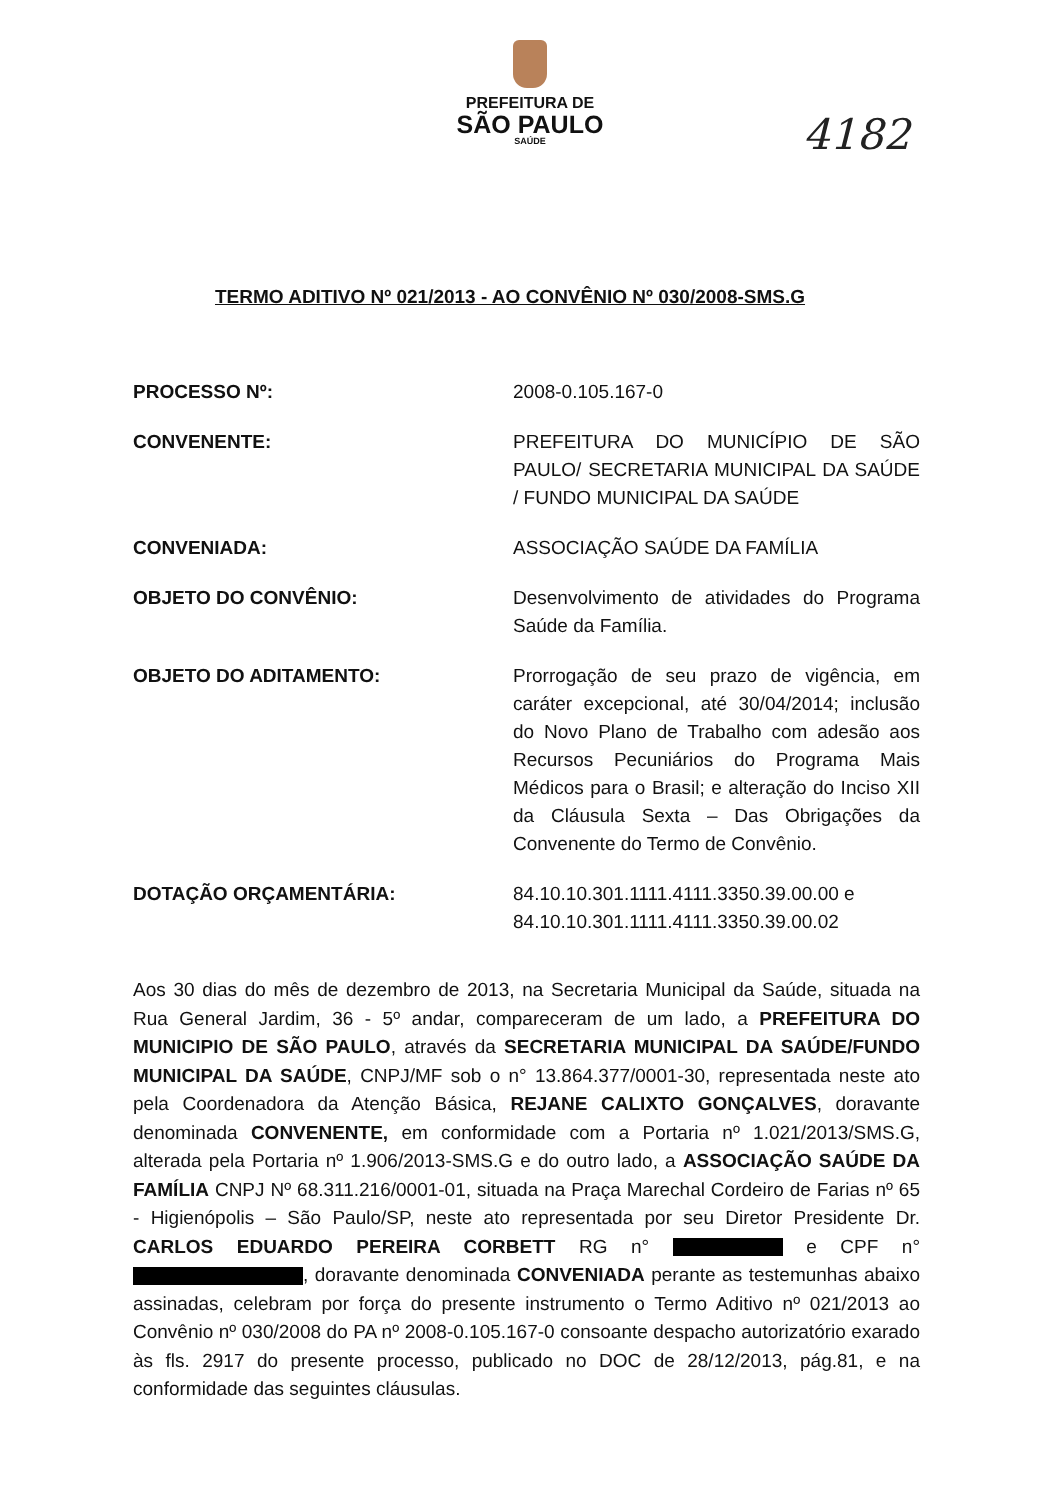PREFEITURA DE
SÃO PAULO
SAÚDE
4182
TERMO ADITIVO Nº 021/2013 - AO CONVÊNIO Nº 030/2008-SMS.G
PROCESSO Nº: 2008-0.105.167-0
CONVENENTE: PREFEITURA DO MUNICÍPIO DE SÃO PAULO/ SECRETARIA MUNICIPAL DA SAÚDE / FUNDO MUNICIPAL DA SAÚDE
CONVENIADA: ASSOCIAÇÃO SAÚDE DA FAMÍLIA
OBJETO DO CONVÊNIO: Desenvolvimento de atividades do Programa Saúde da Família.
OBJETO DO ADITAMENTO: Prorrogação de seu prazo de vigência, em caráter excepcional, até 30/04/2014; inclusão do Novo Plano de Trabalho com adesão aos Recursos Pecuniários do Programa Mais Médicos para o Brasil; e alteração do Inciso XII da Cláusula Sexta – Das Obrigações da Convenente do Termo de Convênio.
DOTAÇÃO ORÇAMENTÁRIA: 84.10.10.301.1111.4111.3350.39.00.00 e
84.10.10.301.1111.4111.3350.39.00.02
Aos 30 dias do mês de dezembro de 2013, na Secretaria Municipal da Saúde, situada na Rua General Jardim, 36 - 5º andar, compareceram de um lado, a PREFEITURA DO MUNICIPIO DE SÃO PAULO, através da SECRETARIA MUNICIPAL DA SAÚDE/FUNDO MUNICIPAL DA SAÚDE, CNPJ/MF sob o n° 13.864.377/0001-30, representada neste ato pela Coordenadora da Atenção Básica, REJANE CALIXTO GONÇALVES, doravante denominada CONVENENTE, em conformidade com a Portaria nº 1.021/2013/SMS.G, alterada pela Portaria nº 1.906/2013-SMS.G e do outro lado, a ASSOCIAÇÃO SAÚDE DA FAMÍLIA CNPJ Nº 68.311.216/0001-01, situada na Praça Marechal Cordeiro de Farias nº 65 - Higienópolis – São Paulo/SP, neste ato representada por seu Diretor Presidente Dr. CARLOS EDUARDO PEREIRA CORBETT RG n° e CPF n° , doravante denominada CONVENIADA perante as testemunhas abaixo assinadas, celebram por força do presente instrumento o Termo Aditivo nº 021/2013 ao Convênio nº 030/2008 do PA nº 2008-0.105.167-0 consoante despacho autorizatório exarado às fls. 2917 do presente processo, publicado no DOC de 28/12/2013, pág.81, e na conformidade das seguintes cláusulas.